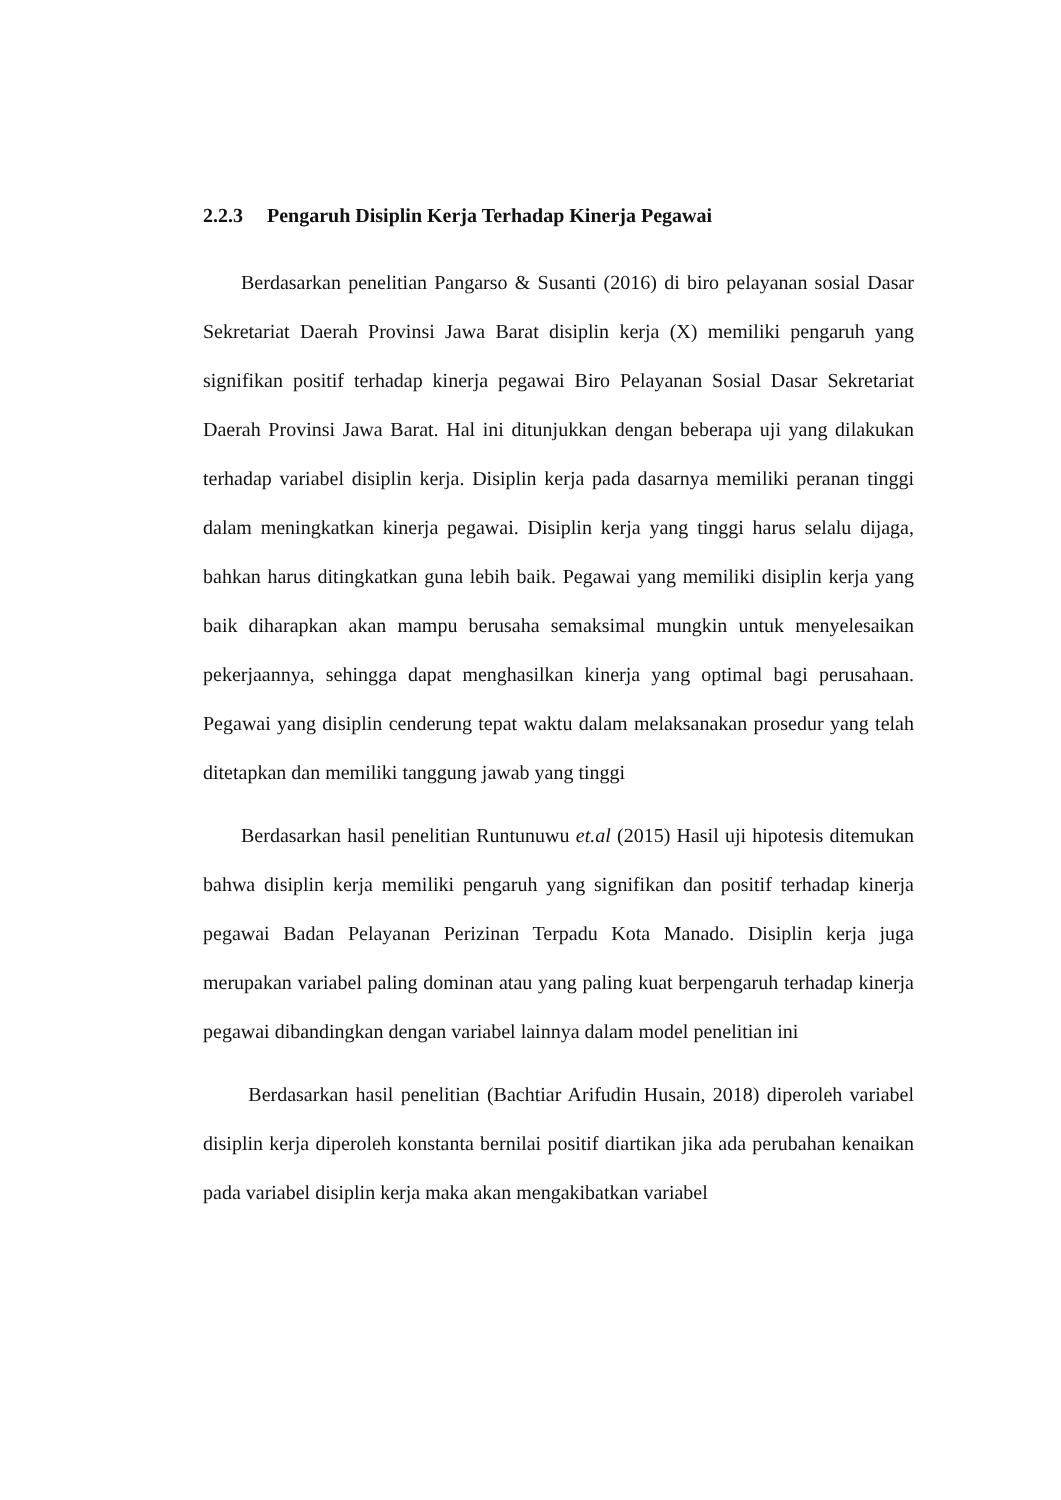2.2.3 Pengaruh Disiplin Kerja Terhadap Kinerja Pegawai
Berdasarkan penelitian Pangarso & Susanti (2016) di biro pelayanan sosial Dasar Sekretariat Daerah Provinsi Jawa Barat disiplin kerja (X) memiliki pengaruh yang signifikan positif terhadap kinerja pegawai Biro Pelayanan Sosial Dasar Sekretariat Daerah Provinsi Jawa Barat. Hal ini ditunjukkan dengan beberapa uji yang dilakukan terhadap variabel disiplin kerja. Disiplin kerja pada dasarnya memiliki peranan tinggi dalam meningkatkan kinerja pegawai. Disiplin kerja yang tinggi harus selalu dijaga, bahkan harus ditingkatkan guna lebih baik. Pegawai yang memiliki disiplin kerja yang baik diharapkan akan mampu berusaha semaksimal mungkin untuk menyelesaikan pekerjaannya, sehingga dapat menghasilkan kinerja yang optimal bagi perusahaan. Pegawai yang disiplin cenderung tepat waktu dalam melaksanakan prosedur yang telah ditetapkan dan memiliki tanggung jawab yang tinggi
Berdasarkan hasil penelitian Runtunuwu et.al (2015) Hasil uji hipotesis ditemukan bahwa disiplin kerja memiliki pengaruh yang signifikan dan positif terhadap kinerja pegawai Badan Pelayanan Perizinan Terpadu Kota Manado. Disiplin kerja juga merupakan variabel paling dominan atau yang paling kuat berpengaruh terhadap kinerja pegawai dibandingkan dengan variabel lainnya dalam model penelitian ini
Berdasarkan hasil penelitian (Bachtiar Arifudin Husain, 2018) diperoleh variabel disiplin kerja diperoleh konstanta bernilai positif diartikan jika ada perubahan kenaikan pada variabel disiplin kerja maka akan mengakibatkan variabel